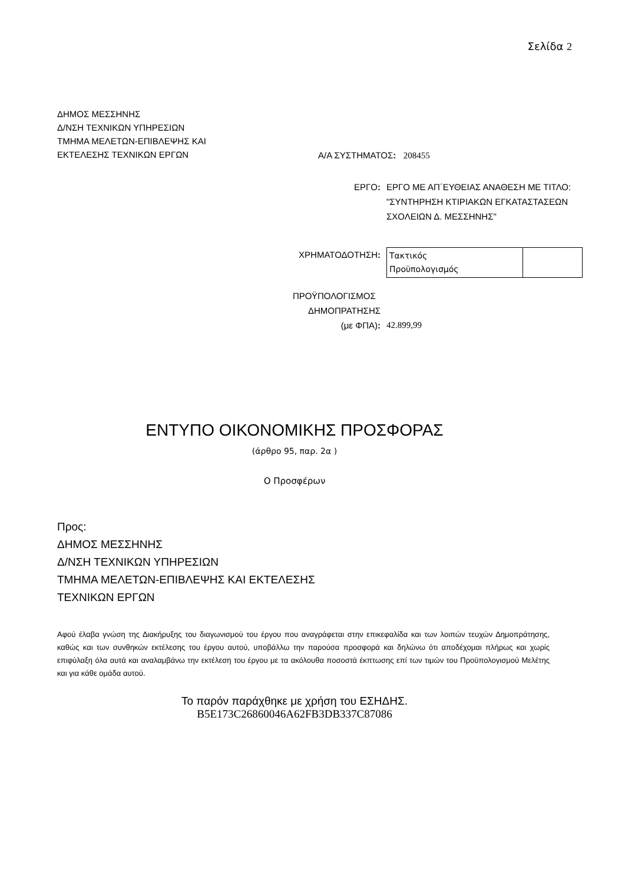Σελίδα 2
ΔΗΜΟΣ ΜΕΣΣΗΝΗΣ
Δ/ΝΣΗ ΤΕΧΝΙΚΩΝ ΥΠΗΡΕΣΙΩΝ
ΤΜΗΜΑ ΜΕΛΕΤΩΝ-ΕΠΙΒΛΕΨΗΣ ΚΑΙ
ΕΚΤΕΛΕΣΗΣ ΤΕΧΝΙΚΩΝ ΕΡΓΩΝ
Α/Α ΣΥΣΤΗΜΑΤΟΣ: 208455
ΕΡΓΟ: ΕΡΓΟ ΜΕ ΑΠ΄ΕΥΘΕΙΑΣ ΑΝΑΘΕΣΗ ΜΕ ΤΙΤΛΟ: "ΣΥΝΤΗΡΗΣΗ ΚΤΙΡΙΑΚΩΝ ΕΓΚΑΤΑΣΤΑΣΕΩΝ ΣΧΟΛΕΙΩΝ Δ. ΜΕΣΣΗΝΗΣ"
ΧΡΗΜΑΤΟΔΟΤΗΣΗ:
| Τακτικός Προϋπολογισμός | |
ΠΡΟΫΠΟΛΟΓΙΣΜΟΣ
ΔΗΜΟΠΡΑΤΗΣΗΣ
(με ΦΠΑ):
42.899,99
ΕΝΤΥΠΟ ΟΙΚΟΝΟΜΙΚΗΣ ΠΡΟΣΦΟΡΑΣ
(άρθρο 95, παρ. 2α )
Ο Προσφέρων
Προς:
ΔΗΜΟΣ ΜΕΣΣΗΝΗΣ
Δ/ΝΣΗ ΤΕΧΝΙΚΩΝ ΥΠΗΡΕΣΙΩΝ
ΤΜΗΜΑ ΜΕΛΕΤΩΝ-ΕΠΙΒΛΕΨΗΣ ΚΑΙ ΕΚΤΕΛΕΣΗΣ
ΤΕΧΝΙΚΩΝ ΕΡΓΩΝ
Αφού έλαβα γνώση της Διακήρυξης του διαγωνισμού του έργου που αναγράφεται στην επικεφαλίδα και των λοιπών τευχών Δημοπράτησης, καθώς και των συνθηκών εκτέλεσης του έργου αυτού, υποβάλλω την παρούσα προσφορά και δηλώνω ότι αποδέχομαι πλήρως και χωρίς επιφύλαξη όλα αυτά και αναλαμβάνω την εκτέλεση του έργου με τα ακόλουθα ποσοστά έκπτωσης επί των τιμών του Προϋπολογισμού Μελέτης και για κάθε ομάδα αυτού.
Το παρόν παράχθηκε με χρήση του ΕΣΗΔΗΣ.
B5E173C26860046A62FB3DB337C87086